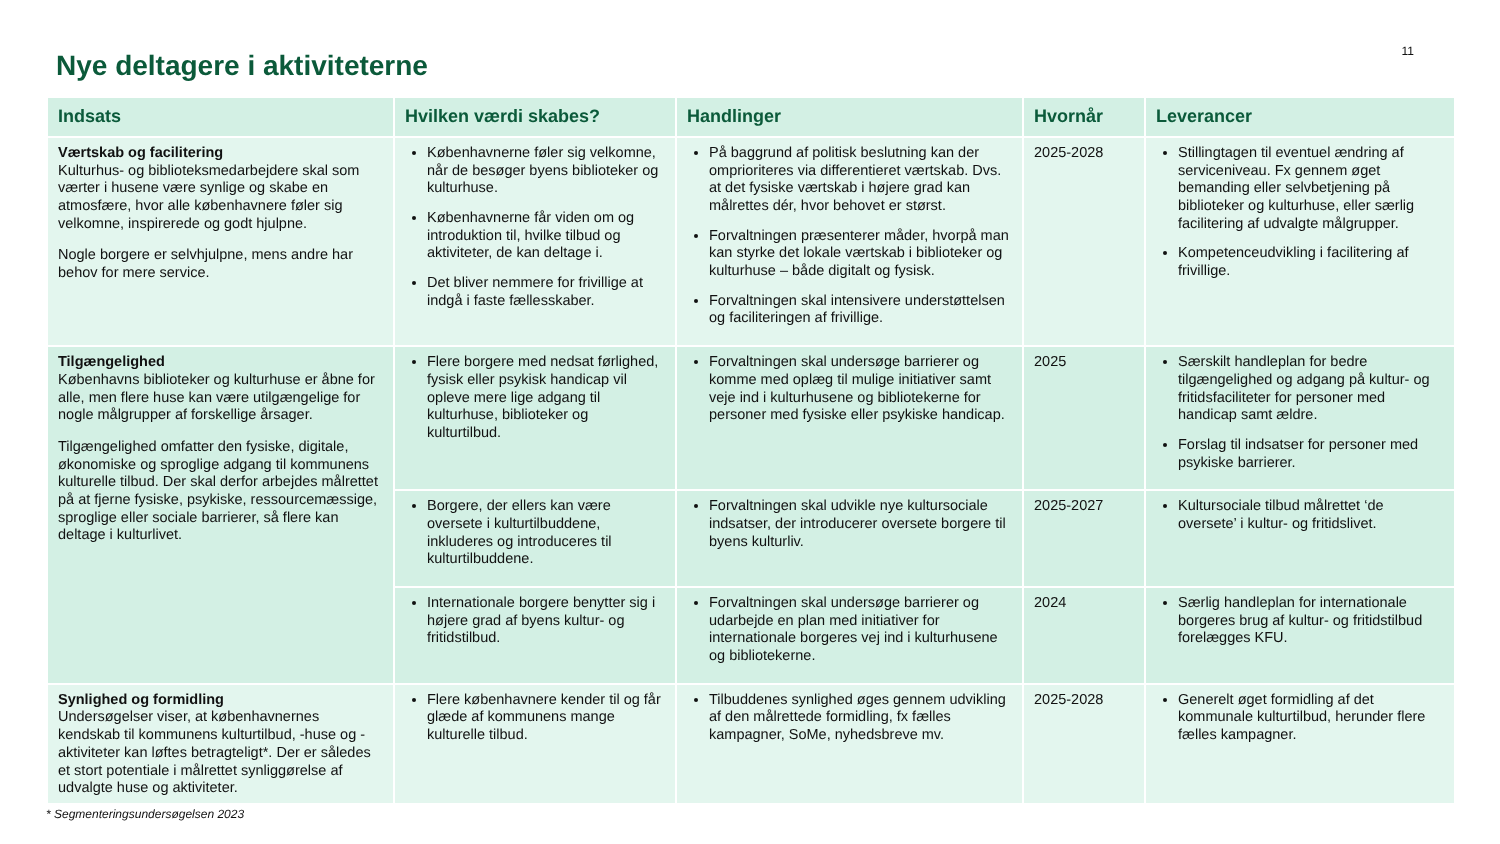11
Nye deltagere i aktiviteterne
| Indsats | Hvilken værdi skabes? | Handlinger | Hvornår | Leverancer |
| --- | --- | --- | --- | --- |
| Værtskab og facilitering Kulturhus- og biblioteksmedarbejdere skal som værter i husene være synlige og skabe en atmosfære, hvor alle københavnere føler sig velkomne, inspirerede og godt hjulpne. Nogle borgere er selvhjulpne, mens andre har behov for mere service. | Københavnerne føler sig velkomne, når de besøger byens biblioteker og kulturhuse. Københavnerne får viden om og introduktion til, hvilke tilbud og aktiviteter, de kan deltage i. Det bliver nemmere for frivillige at indgå i faste fællesskaber. | På baggrund af politisk beslutning kan der omprioriteres via differentieret værtskab. Dvs. at det fysiske værtskab i højere grad kan målrettes dér, hvor behovet er størst. Forvaltningen præsenterer måder, hvorpå man kan styrke det lokale værtskab i biblioteker og kulturhuse – både digitalt og fysisk. Forvaltningen skal intensivere understøttelsen og faciliteringen af frivillige. | 2025-2028 | Stillingtagen til eventuel ændring af serviceniveau. Fx gennem øget bemanding eller selvbetjening på biblioteker og kulturhuse, eller særlig facilitering af udvalgte målgrupper. Kompetenceudvikling i facilitering af frivillige. |
| Tilgængelighed Københavns biblioteker og kulturhuse er åbne for alle, men flere huse kan være utilgængelige for nogle målgrupper af forskellige årsager. Tilgængelighed omfatter den fysiske, digitale, økonomiske og sproglige adgang til kommunens kulturelle tilbud. Der skal derfor arbejdes målrettet på at fjerne fysiske, psykiske, ressourcemæssige, sproglige eller sociale barrierer, så flere kan deltage i kulturlivet. | Flere borgere med nedsat førlighed, fysisk eller psykisk handicap vil opleve mere lige adgang til kulturhuse, biblioteker og kulturtilbud. | Forvaltningen skal undersøge barrierer og komme med oplæg til mulige initiativer samt veje ind i kulturhusene og bibliotekerne for personer med fysiske eller psykiske handicap. | 2025 | Særskilt handleplan for bedre tilgængelighed og adgang på kultur- og fritidsfaciliteter for personer med handicap samt ældre. Forslag til indsatser for personer med psykiske barrierer. |
| | Borgere, der ellers kan være oversete i kulturtilbuddene, inkluderes og introduceres til kulturtilbuddene. | Forvaltningen skal udvikle nye kultursociale indsatser, der introducerer oversete borgere til byens kulturliv. | 2025-2027 | Kultursociale tilbud målrettet ‘de oversete’ i kultur- og fritidslivet. |
| | Internationale borgere benytter sig i højere grad af byens kultur- og fritidstilbud. | Forvaltningen skal undersøge barrierer og udarbejde en plan med initiativer for internationale borgeres vej ind i kulturhusene og bibliotekerne. | 2024 | Særlig handleplan for internationale borgeres brug af kultur- og fritidstilbud forelægges KFU. |
| Synlighed og formidling Undersøgelser viser, at københavnernes kendskab til kommunens kulturtilbud, -huse og -aktiviteter kan løftes betragteligt*. Der er således et stort potentiale i målrettet synliggørelse af udvalgte huse og aktiviteter. | Flere københavnere kender til og får glæde af kommunens mange kulturelle tilbud. | Tilbuddenes synlighed øges gennem udvikling af den målrettede formidling, fx fælles kampagner, SoMe, nyhedsbreve mv. | 2025-2028 | Generelt øget formidling af det kommunale kulturtilbud, herunder flere fælles kampagner. |
* Segmenteringsundersøgelsen 2023